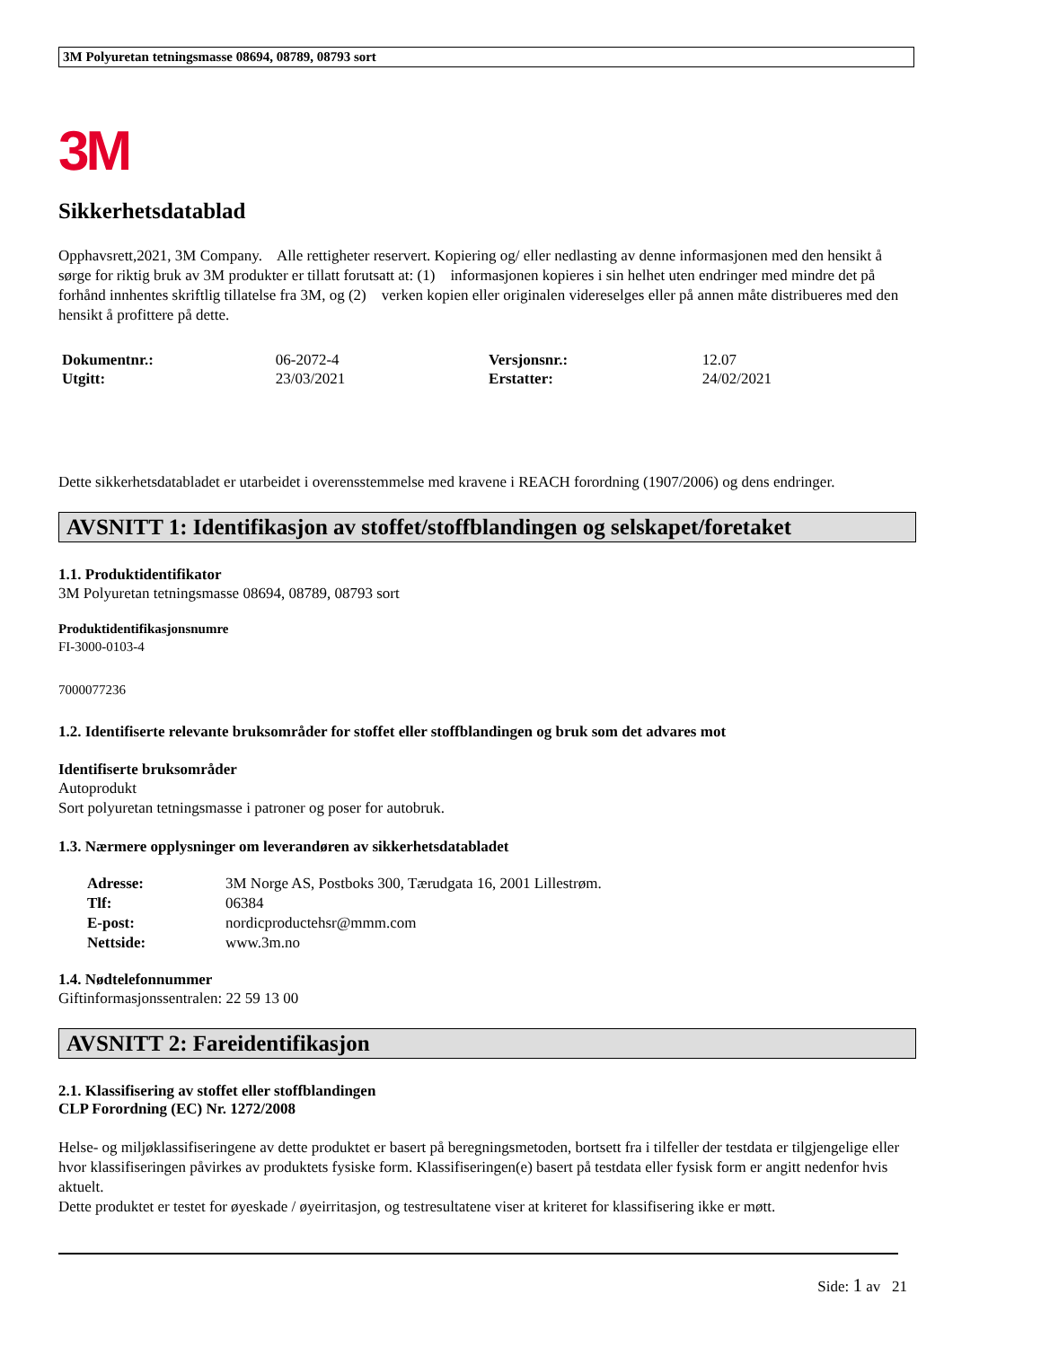3M Polyuretan tetningsmasse 08694, 08789, 08793 sort
3M
Sikkerhetsdatablad
Opphavsrett,2021, 3M Company. Alle rettigheter reservert. Kopiering og/ eller nedlasting av denne informasjonen med den hensikt å sørge for riktig bruk av 3M produkter er tillatt forutsatt at: (1) informasjonen kopieres i sin helhet uten endringer med mindre det på forhånd innhentes skriftlig tillatelse fra 3M, og (2) verken kopien eller originalen videreselges eller på annen måte distribueres med den hensikt å profittere på dette.
| Dokumentnr.: | 06-2072-4 | Versjonsnr.: | 12.07 |
| Utgitt: | 23/03/2021 | Erstatter: | 24/02/2021 |
Dette sikkerhetsdatabladet er utarbeidet i overensstemmelse med kravene i REACH forordning (1907/2006) og dens endringer.
AVSNITT 1: Identifikasjon av stoffet/stoffblandingen og selskapet/foretaket
1.1. Produktidentifikator
3M Polyuretan tetningsmasse 08694, 08789, 08793 sort
Produktidentifikasjonsnumre
FI-3000-0103-4
7000077236
1.2. Identifiserte relevante bruksområder for stoffet eller stoffblandingen og bruk som det advares mot
Identifiserte bruksområder
Autoprodukt
Sort polyuretan tetningsmasse i patroner og poser for autobruk.
1.3. Nærmere opplysninger om leverandøren av sikkerhetsdatabladet
| Adresse: | 3M Norge AS, Postboks 300, Tærudgata 16, 2001 Lillestrøm. |
| Tlf: | 06384 |
| E-post: | nordicproductehsr@mmm.com |
| Nettside: | www.3m.no |
1.4. Nødtelefonnummer
Giftinformasjonssentralen: 22 59 13 00
AVSNITT 2: Fareidentifikasjon
2.1. Klassifisering av stoffet eller stoffblandingen
CLP Forordning (EC) Nr. 1272/2008
Helse- og miljøklassifiseringene av dette produktet er basert på beregningsmetoden, bortsett fra i tilfeller der testdata er tilgjengelige eller hvor klassifiseringen påvirkes av produktets fysiske form. Klassifiseringen(e) basert på testdata eller fysisk form er angitt nedenfor hvis aktuelt.
Dette produktet er testet for øyeskade / øyeirritasjon, og testresultatene viser at kriteret for klassifisering ikke er møtt.
Side: 1 av 21